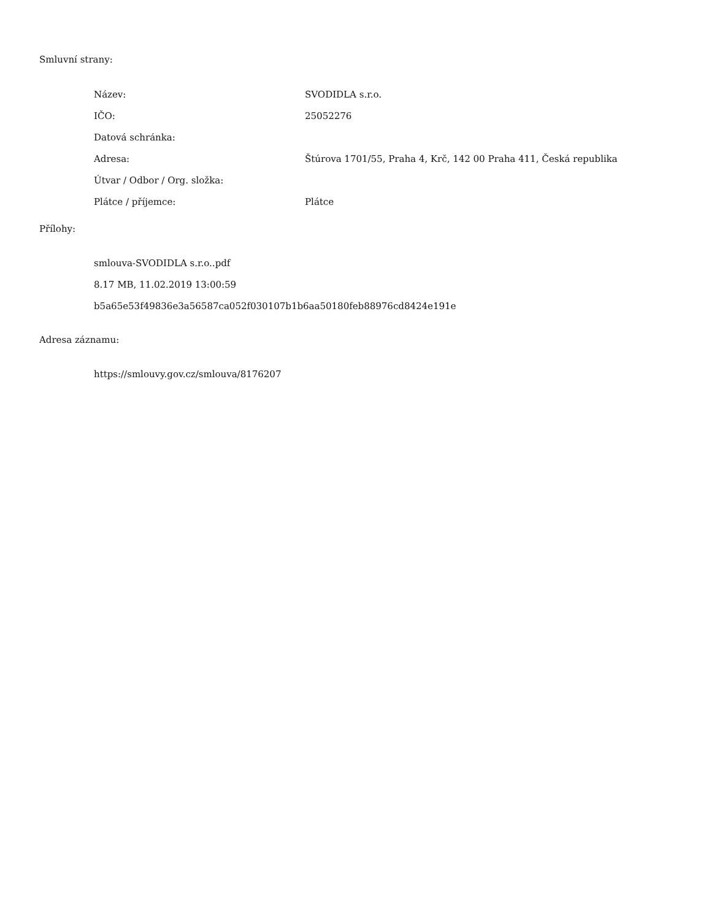Smluvní strany:
| Název: | SVODIDLA s.r.o. |
| IČO: | 25052276 |
| Datová schránka: | |
| Adresa: | Štúrova 1701/55, Praha 4, Krč, 142 00 Praha 411, Česká republika |
| Útvar / Odbor / Org. složka: | |
| Plátce / příjemce: | Plátce |
Přílohy:
smlouva-SVODIDLA s.r.o..pdf
8.17 MB, 11.02.2019 13:00:59
b5a65e53f49836e3a56587ca052f030107b1b6aa50180feb88976cd8424e191e
Adresa záznamu:
https://smlouvy.gov.cz/smlouva/8176207